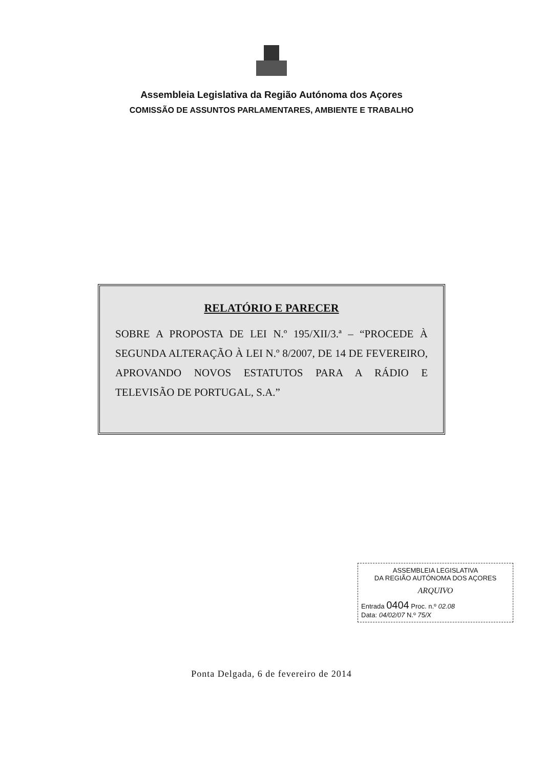Assembleia Legislativa da Região Autónoma dos Açores
COMISSÃO DE ASSUNTOS PARLAMENTARES, AMBIENTE E TRABALHO
RELATÓRIO E PARECER
SOBRE A PROPOSTA DE LEI N.º 195/XII/3.ª – “PROCEDE À SEGUNDA ALTERAÇÃO À LEI N.º 8/2007, DE 14 DE FEVEREIRO, APROVANDO NOVOS ESTATUTOS PARA A RÁDIO E TELEVISÃO DE PORTUGAL, S.A.”
ASSEMBLEIA LEGISLATIVA
DA REGIÃO AUTÓNOMA DOS AÇORES
ARQUIVO
Entrada 0404 Proc. n.º 02.08
Data: 04/02/07 N.º 75/X
Ponta Delgada, 6 de fevereiro de 2014